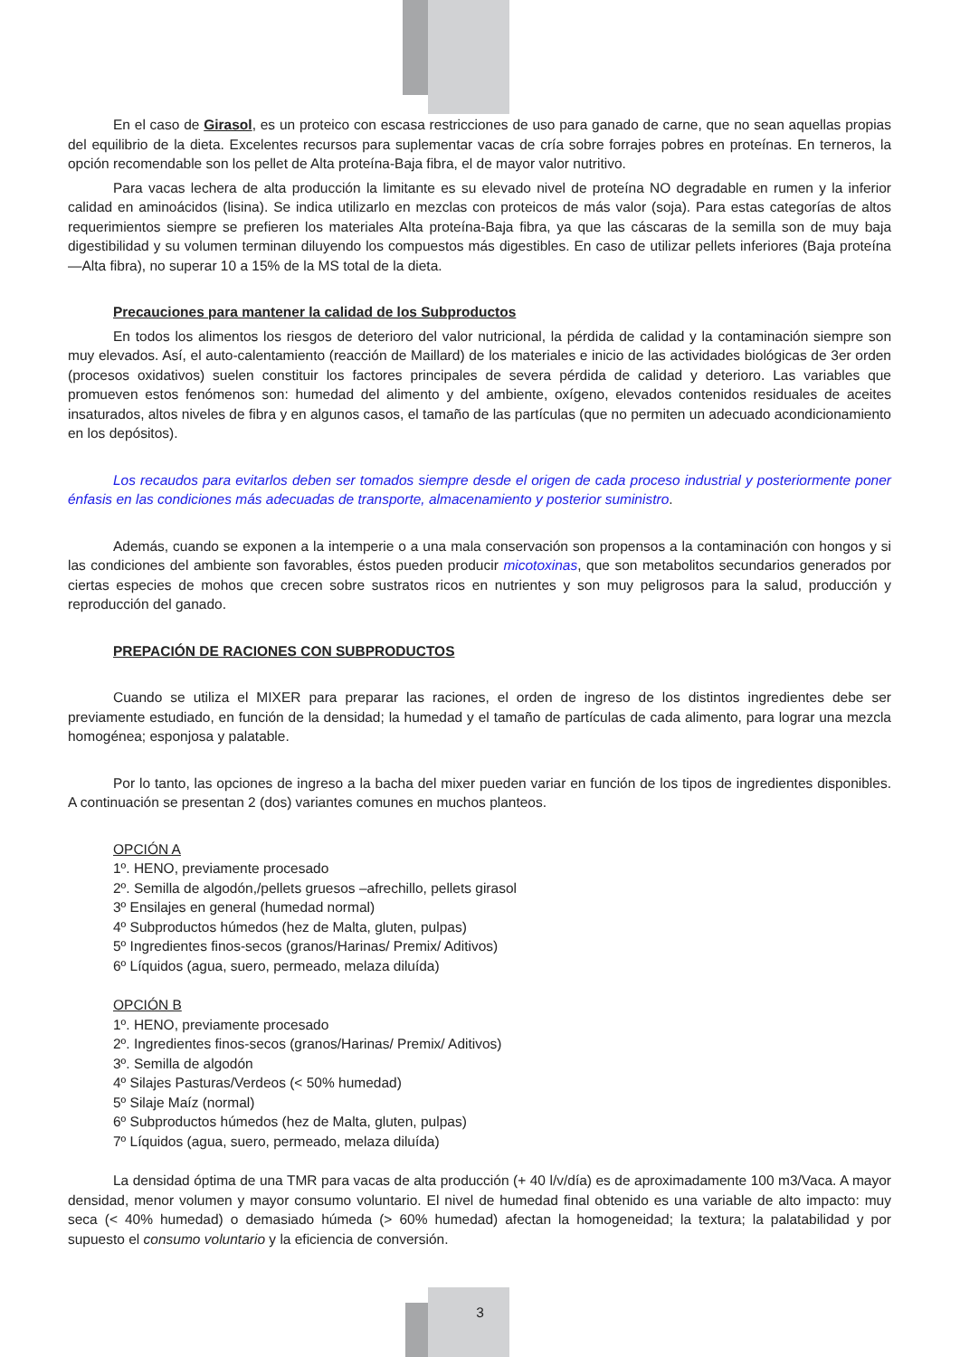En el caso de Girasol, es un proteico con escasa restricciones de uso para ganado de carne, que no sean aquellas propias del equilibrio de la dieta. Excelentes recursos para suplementar vacas de cría sobre forrajes pobres en proteínas. En terneros, la opción recomendable son los pellet de Alta proteína-Baja fibra, el de mayor valor nutritivo.
Para vacas lechera de alta producción la limitante es su elevado nivel de proteína NO degradable en rumen y la inferior calidad en aminoácidos (lisina). Se indica utilizarlo en mezclas con proteicos de más valor (soja). Para estas categorías de altos requerimientos siempre se prefieren los materiales Alta proteína-Baja fibra, ya que las cáscaras de la semilla son de muy baja digestibilidad y su volumen terminan diluyendo los compuestos más digestibles. En caso de utilizar pellets inferiores (Baja proteína—Alta fibra), no superar 10 a 15% de la MS total de la dieta.
Precauciones para mantener la calidad de los Subproductos
En todos los alimentos los riesgos de deterioro del valor nutricional, la pérdida de calidad y la contaminación siempre son muy elevados. Así, el auto-calentamiento (reacción de Maillard) de los materiales e inicio de las actividades biológicas de 3er orden (procesos oxidativos) suelen constituir los factores principales de severa pérdida de calidad y deterioro. Las variables que promueven estos fenómenos son: humedad del alimento y del ambiente, oxígeno, elevados contenidos residuales de aceites insaturados, altos niveles de fibra y en algunos casos, el tamaño de las partículas (que no permiten un adecuado acondicionamiento en los depósitos).
Los recaudos para evitarlos deben ser tomados siempre desde el origen de cada proceso industrial y posteriormente poner énfasis en las condiciones más adecuadas de transporte, almacenamiento y posterior suministro.
Además, cuando se exponen a la intemperie o a una mala conservación son propensos a la contaminación con hongos y si las condiciones del ambiente son favorables, éstos pueden producir micotoxinas, que son metabolitos secundarios generados por ciertas especies de mohos que crecen sobre sustratos ricos en nutrientes y son muy peligrosos para la salud, producción y reproducción del ganado.
PREPACIÓN DE RACIONES CON SUBPRODUCTOS
Cuando se utiliza el MIXER para preparar las raciones, el orden de ingreso de los distintos ingredientes debe ser previamente estudiado, en función de la densidad; la humedad y el tamaño de partículas de cada alimento, para lograr una mezcla homogénea; esponjosa y palatable.
Por lo tanto, las opciones de ingreso a la bacha del mixer pueden variar en función de los tipos de ingredientes disponibles. A continuación se presentan 2 (dos) variantes comunes en muchos planteos.
OPCIÓN A
1º. HENO, previamente procesado
2º. Semilla de algodón,/pellets gruesos –afrechillo, pellets girasol
3º Ensilajes en general (humedad normal)
4º Subproductos húmedos (hez de Malta, gluten, pulpas)
5º Ingredientes finos-secos (granos/Harinas/ Premix/ Aditivos)
6º Líquidos (agua, suero, permeado, melaza diluída)
OPCIÓN B
1º. HENO, previamente procesado
2º. Ingredientes finos-secos (granos/Harinas/ Premix/ Aditivos)
3º. Semilla de algodón
4º Silajes Pasturas/Verdeos (< 50% humedad)
5º Silaje Maíz (normal)
6º Subproductos húmedos (hez de Malta, gluten, pulpas)
7º Líquidos (agua, suero, permeado, melaza diluída)
La densidad óptima de una TMR para vacas de alta producción (+ 40 l/v/día) es de aproximadamente 100 m3/Vaca. A mayor densidad, menor volumen y mayor consumo voluntario. El nivel de humedad final obtenido es una variable de alto impacto: muy seca (< 40% humedad) o demasiado húmeda (> 60% humedad) afectan la homogeneidad; la textura; la palatabilidad y por supuesto el consumo voluntario y la eficiencia de conversión.
3